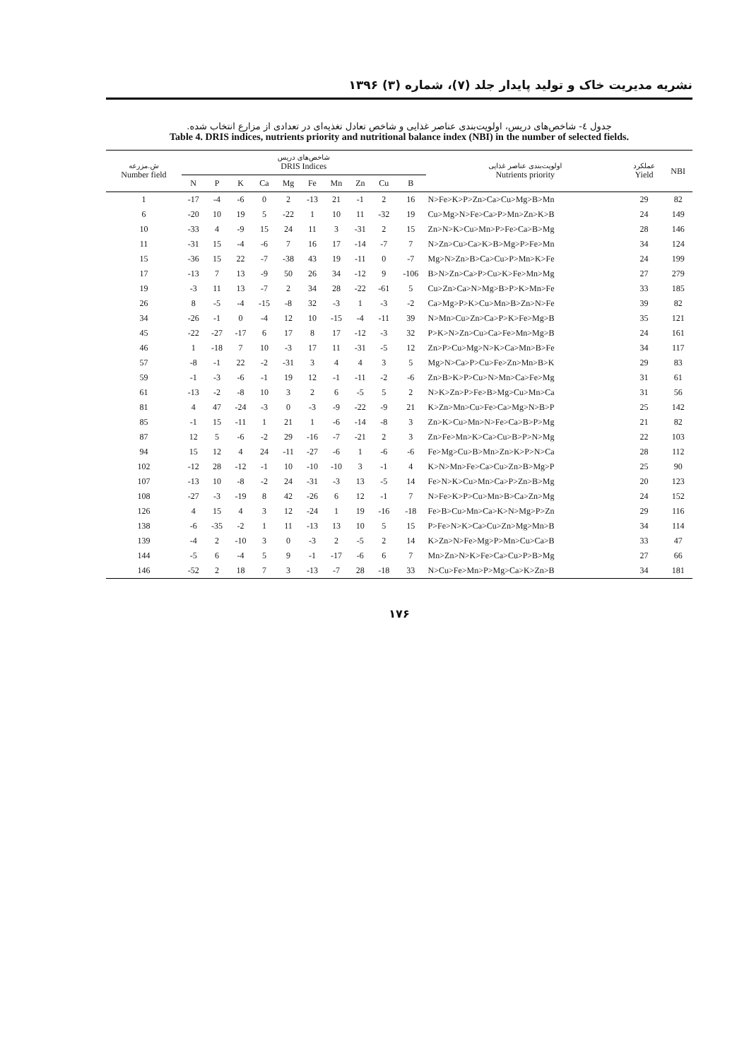نشریه مدیریت خاک و تولید پایدار جلد (۷)، شماره (۳) ۱۳۹۶
جدول ٤- شاخص‌های دریس، اولویت‌بندی عناصر غذایی و شاخص تعادل تغذیه‌ای در تعدادی از مزارع انتخاب شده.
Table 4. DRIS indices, nutrients priority and nutritional balance index (NBI) in the number of selected fields.
| ش.مزرعه Number field | شاخص‌های دریس DRIS Indices | | | | | | | | | | اولویت‌بندی عناصر غذایی Nutrients priority | عملکرد Yield | NBI |
| --- | --- | --- | --- | --- | --- | --- | --- | --- | --- | --- | --- | --- | --- |
| | N | P | K | Ca | Mg | Fe | Mn | Zn | Cu | B | | | |
| 1 | -17 | -4 | -6 | 0 | 2 | -13 | 21 | -1 | 2 | 16 | N>Fe>K>P>Zn>Ca>Cu>Mg>B>Mn | 29 | 82 |
| 6 | -20 | 10 | 19 | 5 | -22 | 1 | 10 | 11 | -32 | 19 | Cu>Mg>N>Fe>Ca>P>Mn>Zn>K>B | 24 | 149 |
| 10 | -33 | 4 | -9 | 15 | 24 | 11 | 3 | -31 | 2 | 15 | Zn>N>K>Cu>Mn>P>Fe>Ca>B>Mg | 28 | 146 |
| 11 | -31 | 15 | -4 | -6 | 7 | 16 | 17 | -14 | -7 | 7 | N>Zn>Cu>Ca>K>B>Mg>P>Fe>Mn | 34 | 124 |
| 15 | -36 | 15 | 22 | -7 | -38 | 43 | 19 | -11 | 0 | -7 | Mg>N>Zn>B>Ca>Cu>P>Mn>K>Fe | 24 | 199 |
| 17 | -13 | 7 | 13 | -9 | 50 | 26 | 34 | -12 | 9 | -106 | B>N>Zn>Ca>P>Cu>K>Fe>Mn>Mg | 27 | 279 |
| 19 | -3 | 11 | 13 | -7 | 2 | 34 | 28 | -22 | -61 | 5 | Cu>Zn>Ca>N>Mg>B>P>K>Mn>Fe | 33 | 185 |
| 26 | 8 | -5 | -4 | -15 | -8 | 32 | -3 | 1 | -3 | -2 | Ca>Mg>P>K>Cu>Mn>B>Zn>N>Fe | 39 | 82 |
| 34 | -26 | -1 | 0 | -4 | 12 | 10 | -15 | -4 | -11 | 39 | N>Mn>Cu>Zn>Ca>P>K>Fe>Mg>B | 35 | 121 |
| 45 | -22 | -27 | -17 | 6 | 17 | 8 | 17 | -12 | -3 | 32 | P>K>N>Zn>Cu>Ca>Fe>Mn>Mg>B | 24 | 161 |
| 46 | 1 | -18 | 7 | 10 | -3 | 17 | 11 | -31 | -5 | 12 | Zn>P>Cu>Mg>N>K>Ca>Mn>B>Fe | 34 | 117 |
| 57 | -8 | -1 | 22 | -2 | -31 | 3 | 4 | 4 | 3 | 5 | Mg>N>Ca>P>Cu>Fe>Zn>Mn>B>K | 29 | 83 |
| 59 | -1 | -3 | -6 | -1 | 19 | 12 | -1 | -11 | -2 | -6 | Zn>B>K>P>Cu>N>Mn>Ca>Fe>Mg | 31 | 61 |
| 61 | -13 | -2 | -8 | 10 | 3 | 2 | 6 | -5 | 5 | 2 | N>K>Zn>P>Fe>B>Mg>Cu>Mn>Ca | 31 | 56 |
| 81 | 4 | 47 | -24 | -3 | 0 | -3 | -9 | -22 | -9 | 21 | K>Zn>Mn>Cu>Fe>Ca>Mg>N>B>P | 25 | 142 |
| 85 | -1 | 15 | -11 | 1 | 21 | 1 | -6 | -14 | -8 | 3 | Zn>K>Cu>Mn>N>Fe>Ca>B>P>Mg | 21 | 82 |
| 87 | 12 | 5 | -6 | -2 | 29 | -16 | -7 | -21 | 2 | 3 | Zn>Fe>Mn>K>Ca>Cu>B>P>N>Mg | 22 | 103 |
| 94 | 15 | 12 | 4 | 24 | -11 | -27 | -6 | 1 | -6 | -6 | Fe>Mg>Cu>B>Mn>Zn>K>P>N>Ca | 28 | 112 |
| 102 | -12 | 28 | -12 | -1 | 10 | -10 | -10 | 3 | -1 | 4 | K>N>Mn>Fe>Ca>Cu>Zn>B>Mg>P | 25 | 90 |
| 107 | -13 | 10 | -8 | -2 | 24 | -31 | -3 | 13 | -5 | 14 | Fe>N>K>Cu>Mn>Ca>P>Zn>B>Mg | 20 | 123 |
| 108 | -27 | -3 | -19 | 8 | 42 | -26 | 6 | 12 | -1 | 7 | N>Fe>K>P>Cu>Mn>B>Ca>Zn>Mg | 24 | 152 |
| 126 | 4 | 15 | 4 | 3 | 12 | -24 | 1 | 19 | -16 | -18 | Fe>B>Cu>Mn>Ca>K>N>Mg>P>Zn | 29 | 116 |
| 138 | -6 | -35 | -2 | 1 | 11 | -13 | 13 | 10 | 5 | 15 | P>Fe>N>K>Ca>Cu>Zn>Mg>Mn>B | 34 | 114 |
| 139 | -4 | 2 | -10 | 3 | 0 | -3 | 2 | -5 | 2 | 14 | K>Zn>N>Fe>Mg>P>Mn>Cu>Ca>B | 33 | 47 |
| 144 | -5 | 6 | -4 | 5 | 9 | -1 | -17 | -6 | 6 | 7 | Mn>Zn>N>K>Fe>Ca>Cu>P>B>Mg | 27 | 66 |
| 146 | -52 | 2 | 18 | 7 | 3 | -13 | -7 | 28 | -18 | 33 | N>Cu>Fe>Mn>P>Mg>Ca>K>Zn>B | 34 | 181 |
۱۷۶